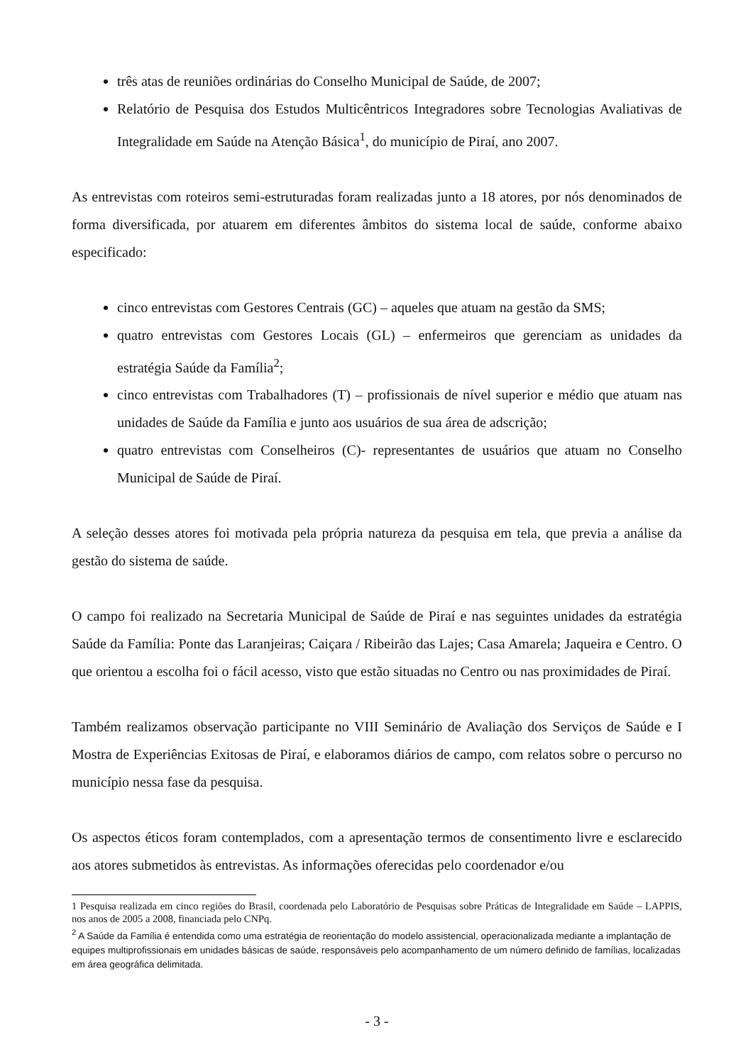três atas de reuniões ordinárias do Conselho Municipal de Saúde, de 2007;
Relatório de Pesquisa dos Estudos Multicêntricos Integradores sobre Tecnologias Avaliativas de Integralidade em Saúde na Atenção Básica<sup>1</sup>, do município de Piraí, ano 2007.
As entrevistas com roteiros semi-estruturadas foram realizadas junto a 18 atores, por nós denominados de forma diversificada, por atuarem em diferentes âmbitos do sistema local de saúde, conforme abaixo especificado:
cinco entrevistas com Gestores Centrais (GC) – aqueles que atuam na gestão da SMS;
quatro entrevistas com Gestores Locais (GL) – enfermeiros que gerenciam as unidades da estratégia Saúde da Família<sup>2</sup>;
cinco entrevistas com Trabalhadores (T) – profissionais de nível superior e médio que atuam nas unidades de Saúde da Família e junto aos usuários de sua área de adscrição;
quatro entrevistas com Conselheiros (C)- representantes de usuários que atuam no Conselho Municipal de Saúde de Piraí.
A seleção desses atores foi motivada pela própria natureza da pesquisa em tela, que previa a análise da gestão do sistema de saúde.
O campo foi realizado na Secretaria Municipal de Saúde de Piraí e nas seguintes unidades da estratégia Saúde da Família: Ponte das Laranjeiras; Caiçara / Ribeirão das Lajes; Casa Amarela; Jaqueira e Centro. O que orientou a escolha foi o fácil acesso, visto que estão situadas no Centro ou nas proximidades de Piraí.
Também realizamos observação participante no VIII Seminário de Avaliação dos Serviços de Saúde e I Mostra de Experiências Exitosas de Piraí, e elaboramos diários de campo, com relatos sobre o percurso no município nessa fase da pesquisa.
Os aspectos éticos foram contemplados, com a apresentação termos de consentimento livre e esclarecido aos atores submetidos às entrevistas. As informações oferecidas pelo coordenador e/ou
1 Pesquisa realizada em cinco regiões do Brasil, coordenada pelo Laboratório de Pesquisas sobre Práticas de Integralidade em Saúde – LAPPIS, nos anos de 2005 a 2008, financiada pelo CNPq.
<sup>2</sup> A Saúde da Família é entendida como uma estratégia de reorientação do modelo assistencial, operacionalizada mediante a implantação de equipes multiprofissionais em unidades básicas de saúde, responsáveis pelo acompanhamento de um número definido de famílias, localizadas em área geográfica delimitada.
- 3 -